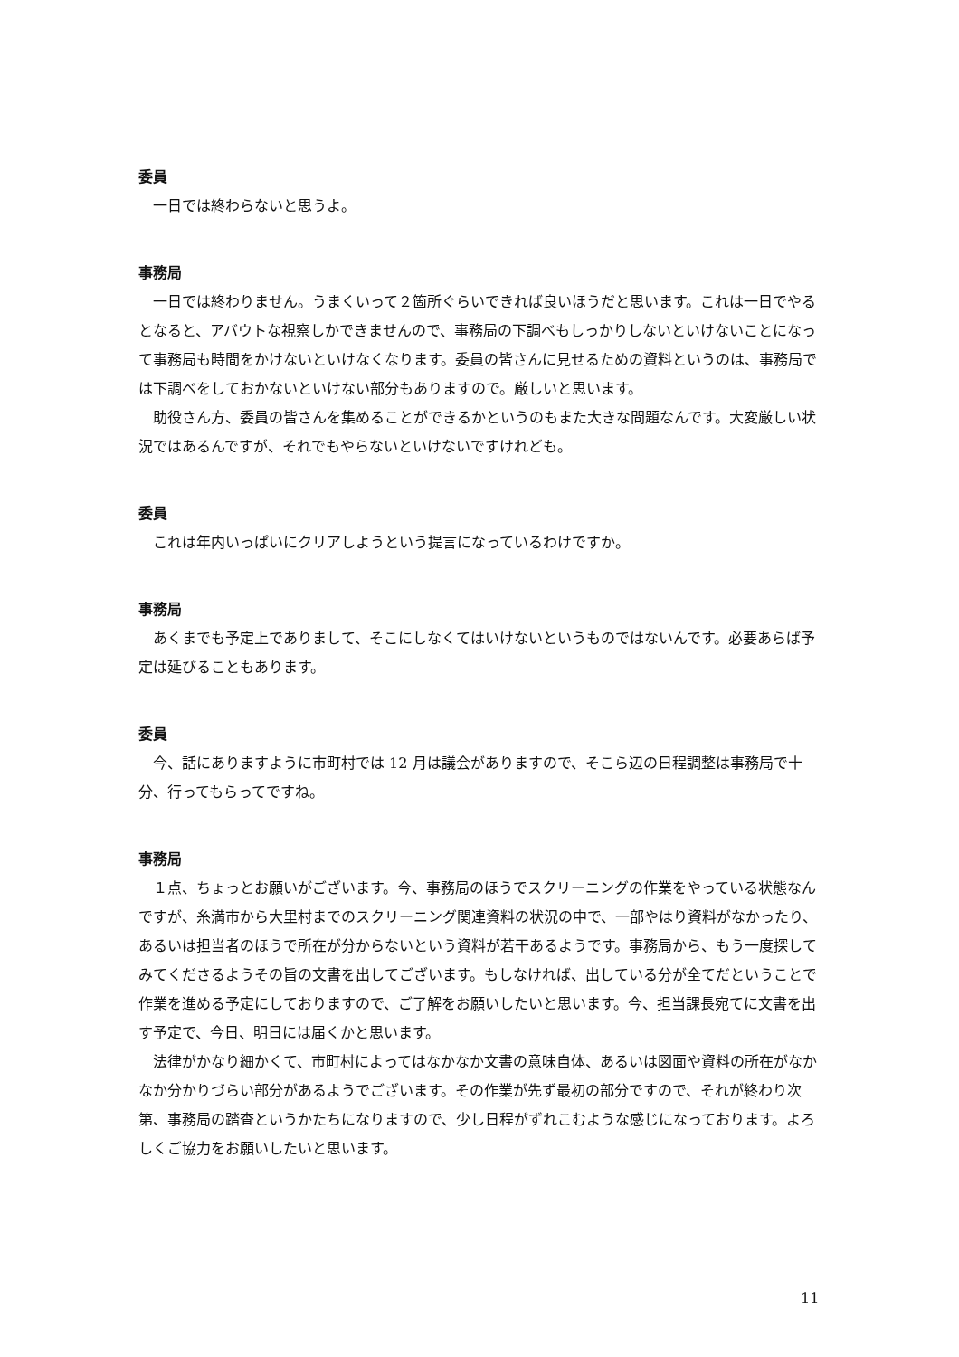委員
一日では終わらないと思うよ。
事務局
一日では終わりません。うまくいって２箇所ぐらいできれば良いほうだと思います。これは一日でやるとなると、アバウトな視察しかできませんので、事務局の下調べもしっかりしないといけないことになって事務局も時間をかけないといけなくなります。委員の皆さんに見せるための資料というのは、事務局では下調べをしておかないといけない部分もありますので。厳しいと思います。
助役さん方、委員の皆さんを集めることができるかというのもまた大きな問題なんです。大変厳しい状況ではあるんですが、それでもやらないといけないですけれども。
委員
これは年内いっぱいにクリアしようという提言になっているわけですか。
事務局
あくまでも予定上でありまして、そこにしなくてはいけないというものではないんです。必要あらば予定は延びることもあります。
委員
今、話にありますように市町村では 12 月は議会がありますので、そこら辺の日程調整は事務局で十分、行ってもらってですね。
事務局
１点、ちょっとお願いがございます。今、事務局のほうでスクリーニングの作業をやっている状態なんですが、糸満市から大里村までのスクリーニング関連資料の状況の中で、一部やはり資料がなかったり、あるいは担当者のほうで所在が分からないという資料が若干あるようです。事務局から、もう一度探してみてくださるようその旨の文書を出してございます。もしなければ、出している分が全てだということで作業を進める予定にしておりますので、ご了解をお願いしたいと思います。今、担当課長宛てに文書を出す予定で、今日、明日には届くかと思います。
法律がかなり細かくて、市町村によってはなかなか文書の意味自体、あるいは図面や資料の所在がなかなか分かりづらい部分があるようでございます。その作業が先ず最初の部分ですので、それが終わり次第、事務局の踏査というかたちになりますので、少し日程がずれこむような感じになっております。よろしくご協力をお願いしたいと思います。
11